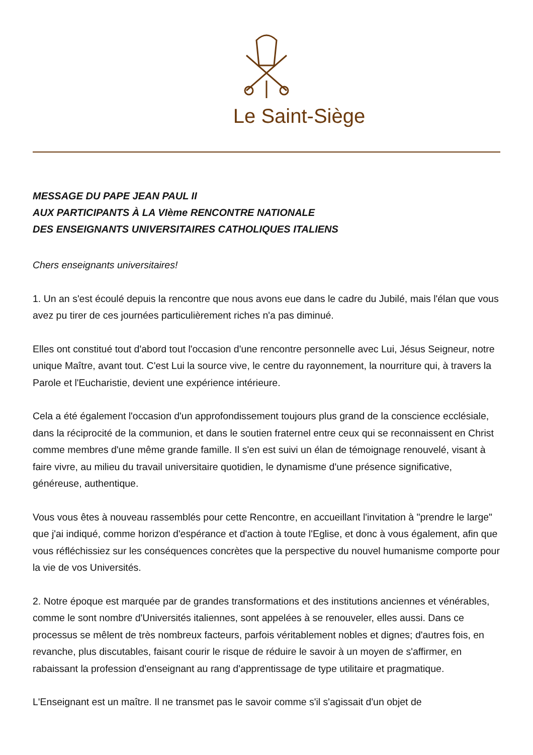Le Saint-Siège
MESSAGE DU PAPE JEAN PAUL II
AUX PARTICIPANTS À LA VIème RENCONTRE NATIONALE
DES ENSEIGNANTS UNIVERSITAIRES CATHOLIQUES ITALIENS
Chers enseignants universitaires!
1. Un an s'est écoulé depuis la rencontre que nous avons eue dans le cadre du Jubilé, mais l'élan que vous avez pu tirer de ces journées particulièrement riches n'a pas diminué.
Elles ont constitué tout d'abord tout l'occasion d'une rencontre personnelle avec Lui, Jésus Seigneur, notre unique Maître, avant tout. C'est Lui la source vive, le centre du rayonnement, la nourriture qui, à travers la Parole et l'Eucharistie, devient une expérience intérieure.
Cela a été également l'occasion d'un approfondissement toujours plus grand de la conscience ecclésiale, dans la réciprocité de la communion, et dans le soutien fraternel entre ceux qui se reconnaissent en Christ comme membres d'une même grande famille. Il s'en est suivi un élan de témoignage renouvelé, visant à faire vivre, au milieu du travail universitaire quotidien, le dynamisme d'une présence significative, généreuse, authentique.
Vous vous êtes à nouveau rassemblés pour cette Rencontre, en accueillant l'invitation à "prendre le large" que j'ai indiqué, comme horizon d'espérance et d'action à toute l'Eglise, et donc à vous également, afin que vous réfléchissiez sur les conséquences concrètes que la perspective du nouvel humanisme comporte pour la vie de vos Universités.
2. Notre époque est marquée par de grandes transformations et des institutions anciennes et vénérables, comme le sont nombre d'Universités italiennes, sont appelées à se renouveler, elles aussi. Dans ce processus se mêlent de très nombreux facteurs, parfois véritablement nobles et dignes; d'autres fois, en revanche, plus discutables, faisant courir le risque de réduire le savoir à un moyen de s'affirmer, en rabaissant la profession d'enseignant au rang d'apprentissage de type utilitaire et pragmatique.
L'Enseignant est un maître. Il ne transmet pas le savoir comme s'il s'agissait d'un objet de